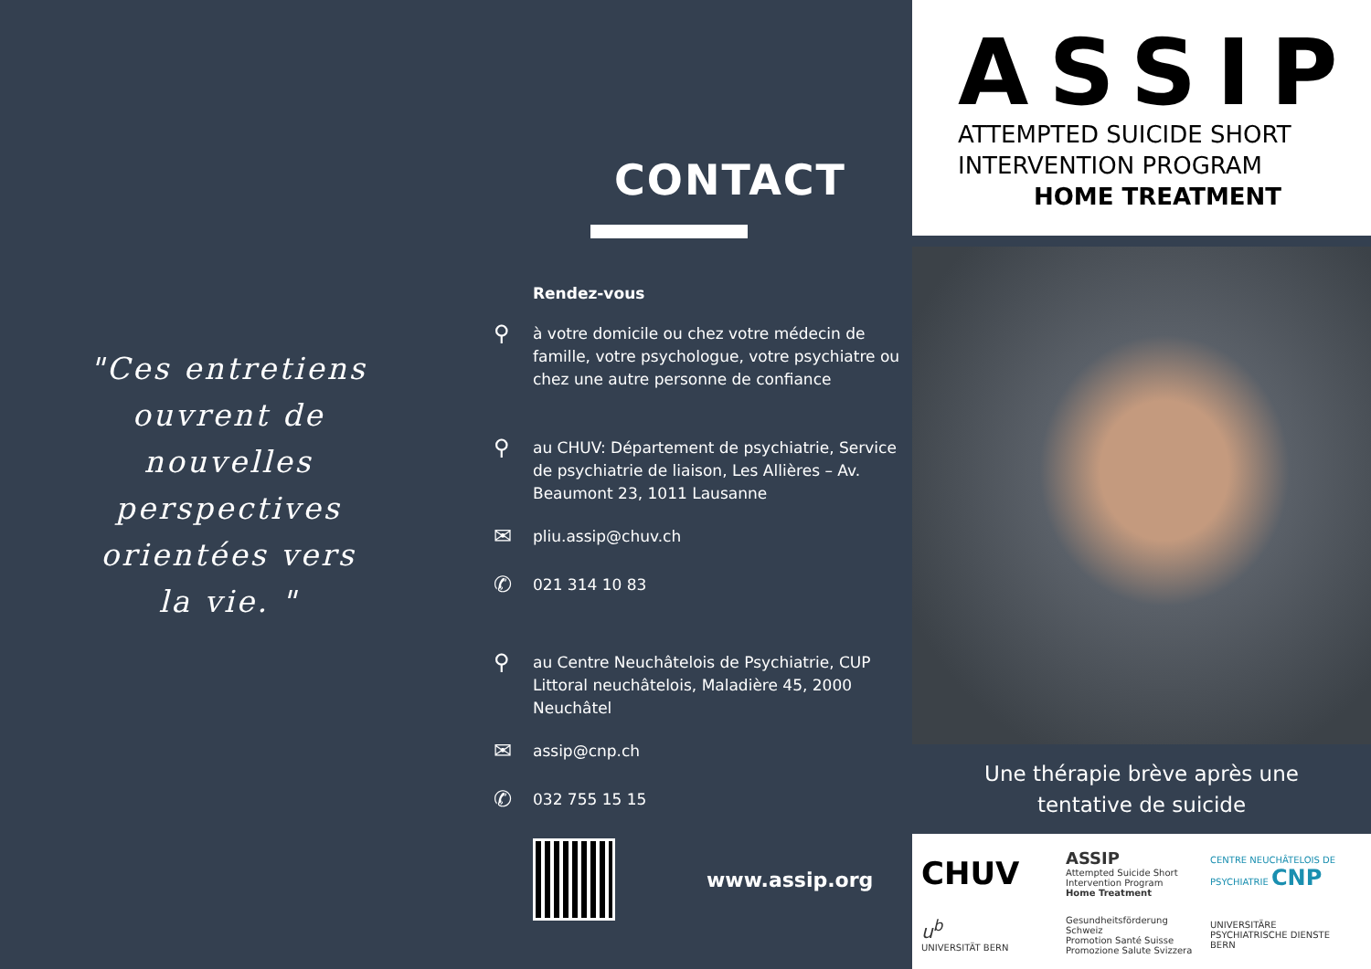"Ces entretiens ouvrent de nouvelles perspectives orientées vers la vie. "
CONTACT
Rendez-vous
⚲ à votre domicile ou chez votre médecin de famille, votre psychologue, votre psychiatre ou chez une autre personne de confiance
⚲ au CHUV: Département de psychiatrie, Service de psychiatrie de liaison, Les Allières – Av. Beaumont 23, 1011 Lausanne
✉ pliu.assip@chuv.ch
✆ 021 314 10 83
⚲ au Centre Neuchâtelois de Psychiatrie, CUP Littoral neuchâtelois, Maladière 45, 2000 Neuchâtel
✉ assip@cnp.ch
✆ 032 755 15 15
www.assip.org
ASSIP
ATTEMPTED SUICIDE SHORT
INTERVENTION PROGRAM
HOME TREATMENT
Une thérapie brève après une
tentative de suicide
CHUV
ASSIP
Attempted Suicide Short Intervention Program
Home Treatment
CENTRE NEUCHÂTELOIS DE PSYCHIATRIE CNP
u<sup>b</sup>
UNIVERSITÄT BERN
Gesundheitsförderung Schweiz
Promotion Santé Suisse
Promozione Salute Svizzera
UNIVERSITÄRE PSYCHIATRISCHE DIENSTE BERN